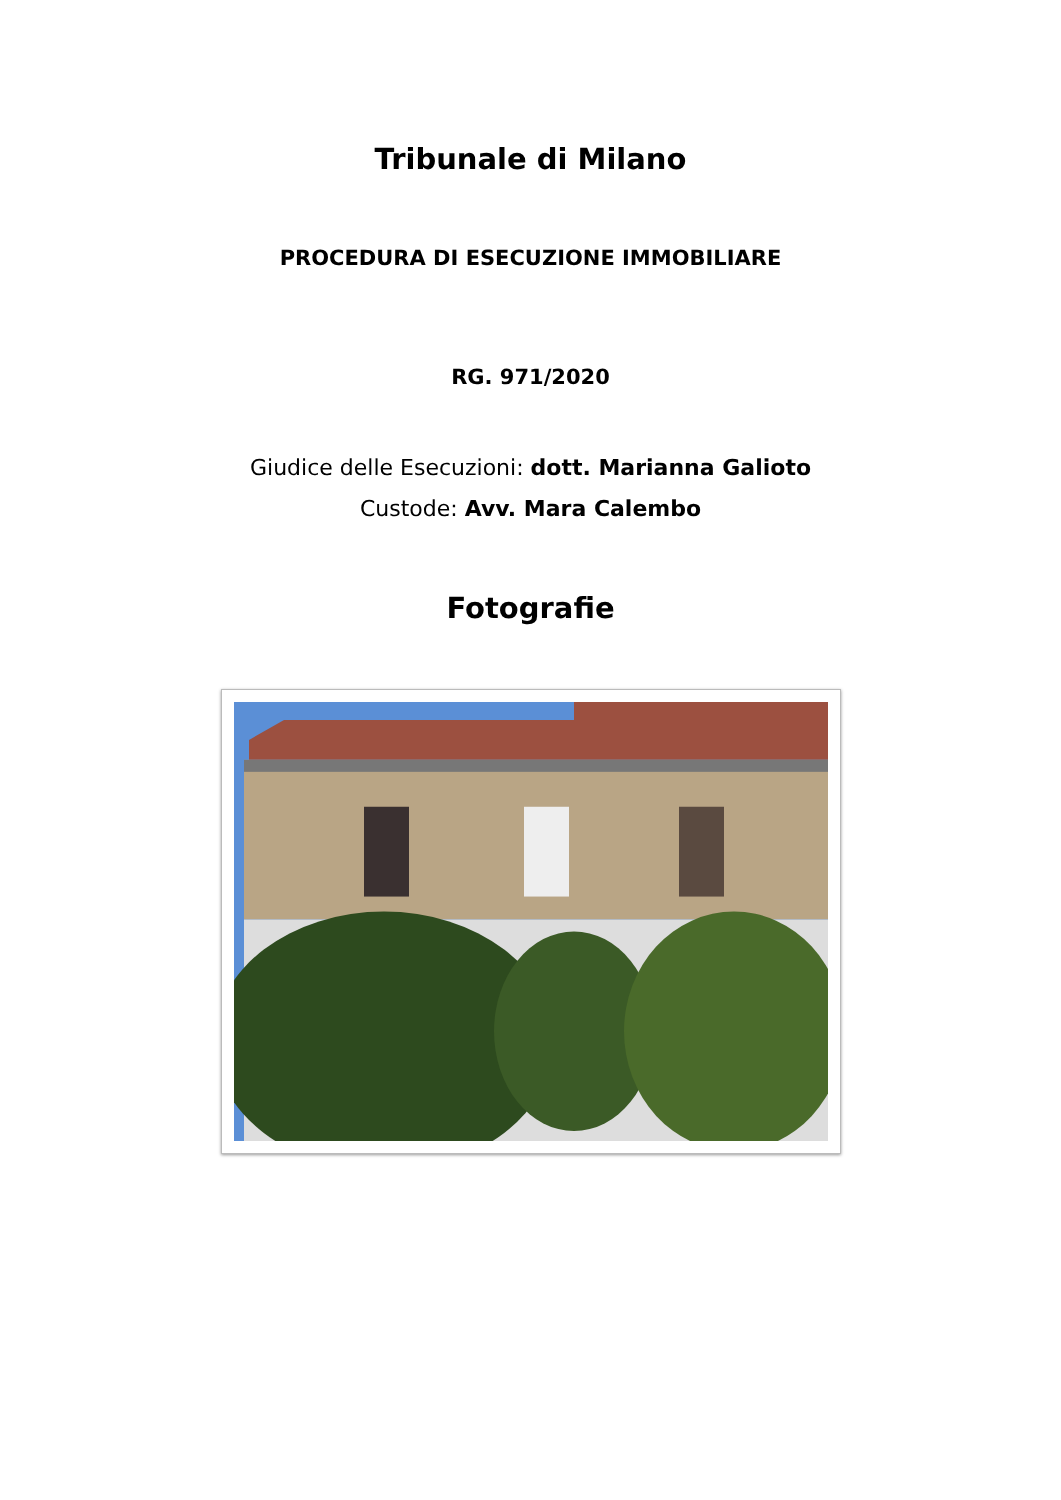Tribunale di Milano
PROCEDURA DI ESECUZIONE IMMOBILIARE
RG. 971/2020
Giudice delle Esecuzioni: dott. Marianna Galioto
Custode: Avv. Mara Calembo
Fotografie